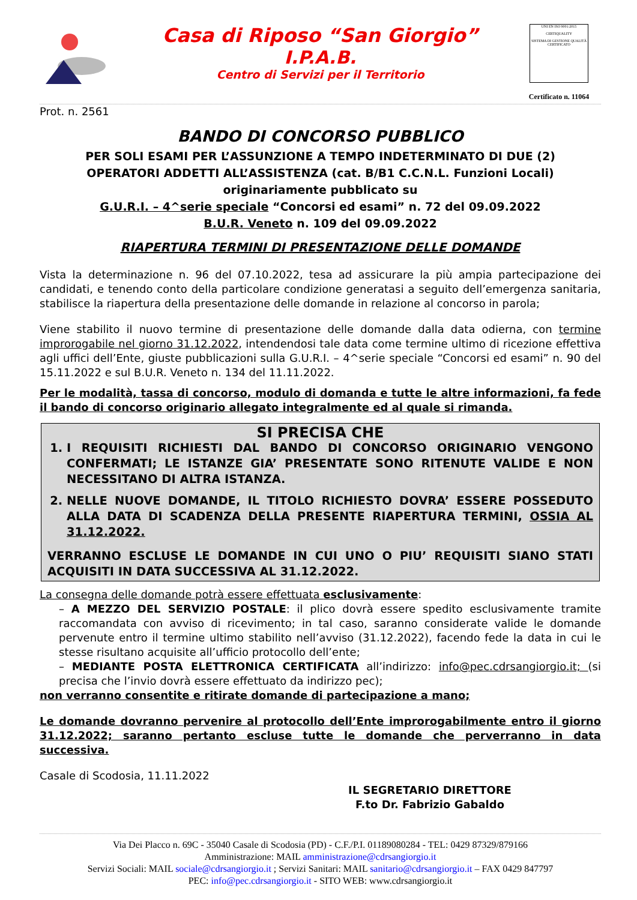Casa di Riposo “San Giorgio”
I.P.A.B.
Centro di Servizi per il Territorio
UNI EN ISO 9001:2015
CERTIQUALITY
SISTEMA DI GESTIONE QUALITÀ CERTIFICATO
Certificato n. 11064
Prot. n. 2561
BANDO DI CONCORSO PUBBLICO
PER SOLI ESAMI PER L’ASSUNZIONE A TEMPO INDETERMINATO DI DUE (2)
OPERATORI ADDETTI ALL’ASSISTENZA (cat. B/B1 C.C.N.L. Funzioni Locali)
originariamente pubblicato su
G.U.R.I. – 4^serie speciale “Concorsi ed esami” n. 72 del 09.09.2022
B.U.R. Veneto n. 109 del 09.09.2022
RIAPERTURA TERMINI DI PRESENTAZIONE DELLE DOMANDE
Vista la determinazione n. 96 del 07.10.2022, tesa ad assicurare la più ampia partecipazione dei candidati, e tenendo conto della particolare condizione generatasi a seguito dell’emergenza sanitaria, stabilisce la riapertura della presentazione delle domande in relazione al concorso in parola;
Viene stabilito il nuovo termine di presentazione delle domande dalla data odierna, con termine improrogabile nel giorno 31.12.2022, intendendosi tale data come termine ultimo di ricezione effettiva agli uffici dell’Ente, giuste pubblicazioni sulla G.U.R.I. – 4^serie speciale “Concorsi ed esami” n. 90 del 15.11.2022 e sul B.U.R. Veneto n. 134 del 11.11.2022.
Per le modalità, tassa di concorso, modulo di domanda e tutte le altre informazioni, fa fede il bando di concorso originario allegato integralmente ed al quale si rimanda.
SI PRECISA CHE
1. I REQUISITI RICHIESTI DAL BANDO DI CONCORSO ORIGINARIO VENGONO CONFERMATI; LE ISTANZE GIA’ PRESENTATE SONO RITENUTE VALIDE E NON NECESSITANO DI ALTRA ISTANZA.
2. NELLE NUOVE DOMANDE, IL TITOLO RICHIESTO DOVRA’ ESSERE POSSEDUTO ALLA DATA DI SCADENZA DELLA PRESENTE RIAPERTURA TERMINI, OSSIA AL 31.12.2022.
VERRANNO ESCLUSE LE DOMANDE IN CUI UNO O PIU’ REQUISITI SIANO STATI ACQUISITI IN DATA SUCCESSIVA AL 31.12.2022.
La consegna delle domande potrà essere effettuata esclusivamente:
– A MEZZO DEL SERVIZIO POSTALE: il plico dovrà essere spedito esclusivamente tramite raccomandata con avviso di ricevimento; in tal caso, saranno considerate valide le domande pervenute entro il termine ultimo stabilito nell’avviso (31.12.2022), facendo fede la data in cui le stesse risultano acquisite all’ufficio protocollo dell’ente;
– MEDIANTE POSTA ELETTRONICA CERTIFICATA all’indirizzo: info@pec.cdrsangiorgio.it; (si precisa che l’invio dovrà essere effettuato da indirizzo pec);
non verranno consentite e ritirate domande di partecipazione a mano;
Le domande dovranno pervenire al protocollo dell’Ente improrogabilmente entro il giorno 31.12.2022; saranno pertanto escluse tutte le domande che perverranno in data successiva.
Casale di Scodosia, 11.11.2022
IL SEGRETARIO DIRETTORE
F.to Dr. Fabrizio Gabaldo
Via Dei Placco n. 69C - 35040 Casale di Scodosia (PD) - C.F./P.I. 01189080284 - TEL: 0429 87329/879166
Amministrazione: MAIL amministrazione@cdrsangiorgio.it
Servizi Sociali: MAIL sociale@cdrsangiorgio.it ; Servizi Sanitari: MAIL sanitario@cdrsangiorgio.it – FAX 0429 847797
PEC: info@pec.cdrsangiorgio.it - SITO WEB: www.cdrsangiorgio.it